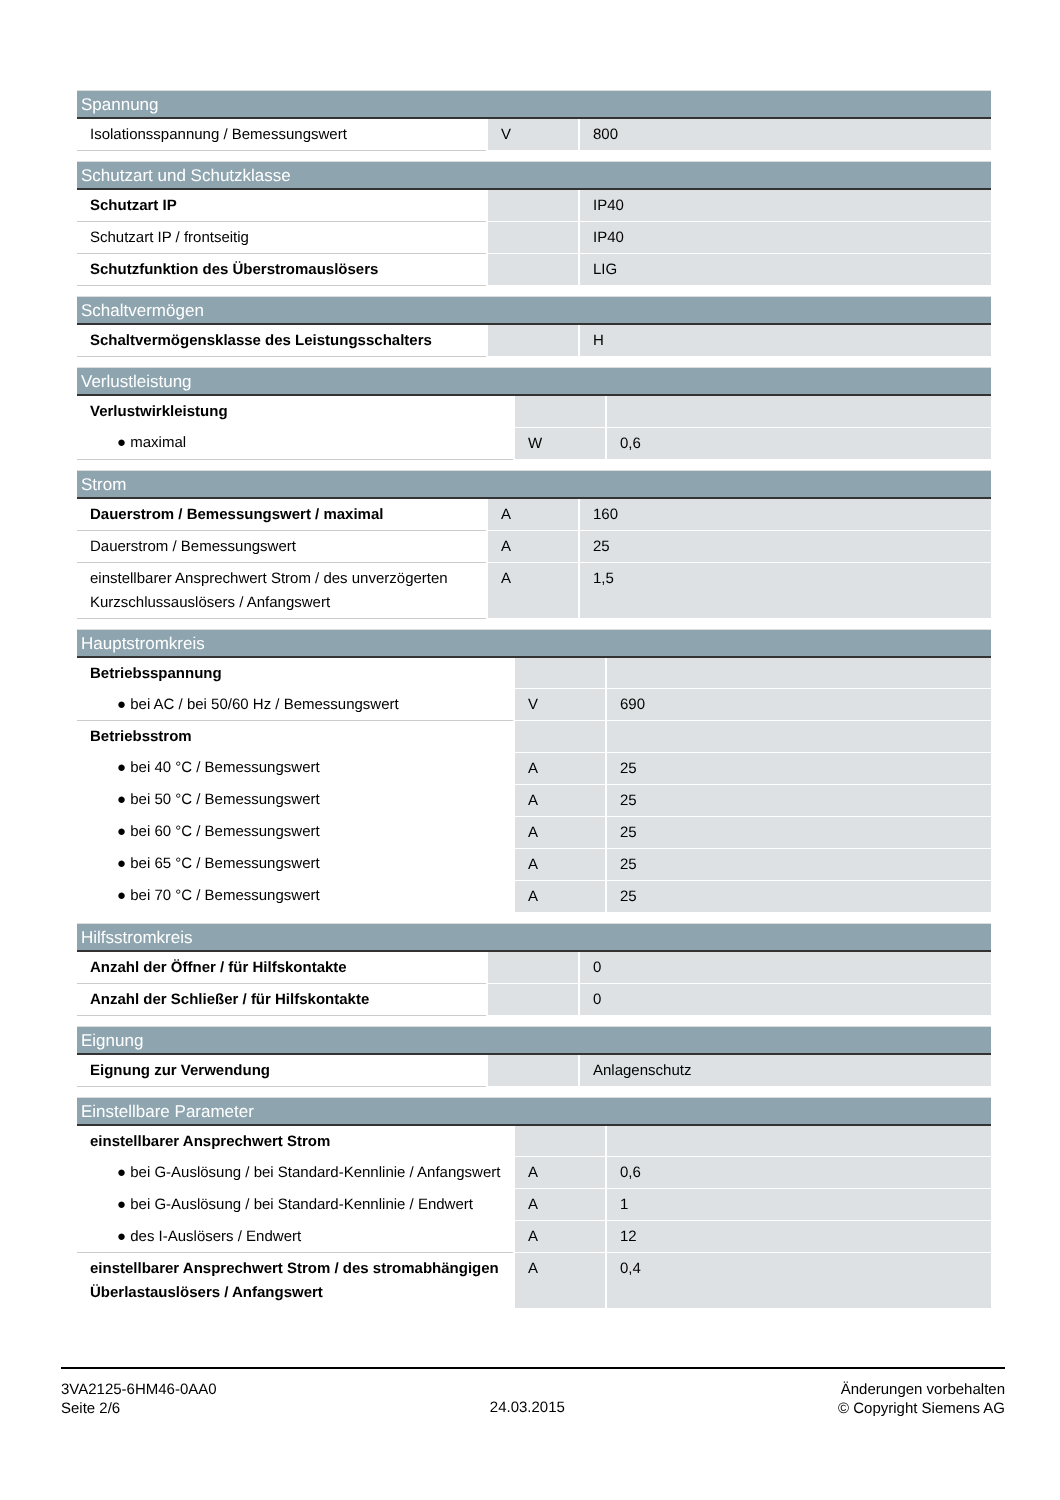| Spannung | | |
| --- | --- | --- |
| Isolationsspannung / Bemessungswert | V | 800 |
| Schutzart und Schutzklasse | | |
| --- | --- | --- |
| Schutzart IP | | IP40 |
| Schutzart IP / frontseitig | | IP40 |
| Schutzfunktion des Überstromauslösers | | LIG |
| Schaltvermögen | | |
| --- | --- | --- |
| Schaltvermögensklasse des Leistungsschalters | | H |
| Verlustleistung | | |
| --- | --- | --- |
| Verlustwirkleistung | | |
| ● maximal | W | 0,6 |
| Strom | | |
| --- | --- | --- |
| Dauerstrom / Bemessungswert / maximal | A | 160 |
| Dauerstrom / Bemessungswert | A | 25 |
| einstellbarer Ansprechwert Strom / des unverzögerten Kurzschlussauslösers / Anfangswert | A | 1,5 |
| Hauptstromkreis | | |
| --- | --- | --- |
| Betriebsspannung | | |
| ● bei AC / bei 50/60 Hz / Bemessungswert | V | 690 |
| Betriebsstrom | | |
| ● bei 40 °C / Bemessungswert | A | 25 |
| ● bei 50 °C / Bemessungswert | A | 25 |
| ● bei 60 °C / Bemessungswert | A | 25 |
| ● bei 65 °C / Bemessungswert | A | 25 |
| ● bei 70 °C / Bemessungswert | A | 25 |
| Hilfsstromkreis | | |
| --- | --- | --- |
| Anzahl der Öffner / für Hilfskontakte | | 0 |
| Anzahl der Schließer / für Hilfskontakte | | 0 |
| Eignung | | |
| --- | --- | --- |
| Eignung zur Verwendung | | Anlagenschutz |
| Einstellbare Parameter | | |
| --- | --- | --- |
| einstellbarer Ansprechwert Strom | | |
| ● bei G-Auslösung / bei Standard-Kennlinie / Anfangswert | A | 0,6 |
| ● bei G-Auslösung / bei Standard-Kennlinie / Endwert | A | 1 |
| ● des I-Auslösers / Endwert | A | 12 |
| einstellbarer Ansprechwert Strom / des stromabhängigen Überlastauslösers / Anfangswert | A | 0,4 |
3VA2125-6HM46-0AA0
Seite 2/6
24.03.2015
Änderungen vorbehalten
© Copyright Siemens AG